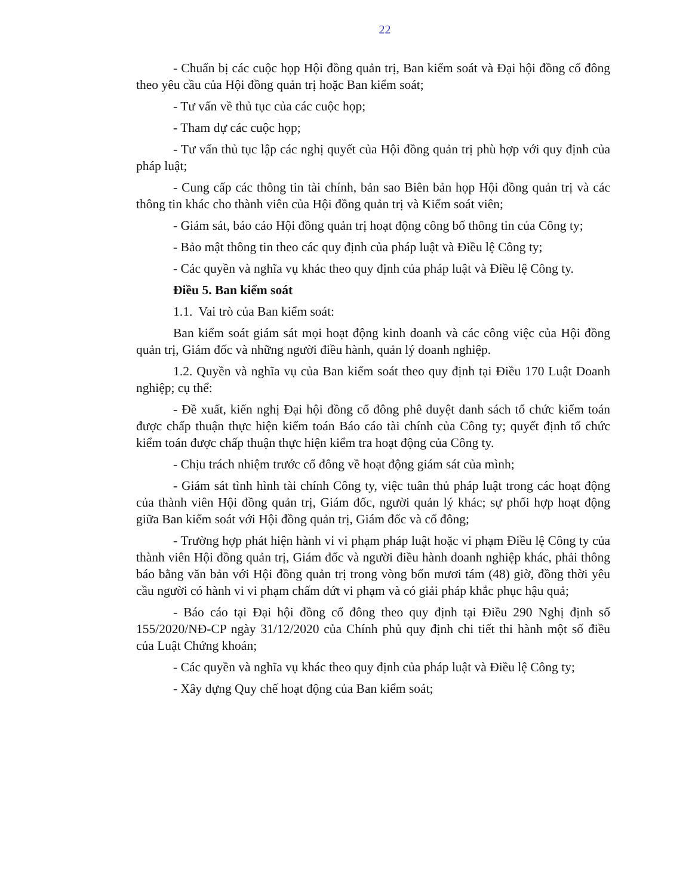22
- Chuẩn bị các cuộc họp Hội đồng quản trị, Ban kiểm soát và Đại hội đồng cổ đông theo yêu cầu của Hội đồng quản trị hoặc Ban kiểm soát;
- Tư vấn về thủ tục của các cuộc họp;
- Tham dự các cuộc họp;
- Tư vấn thủ tục lập các nghị quyết của Hội đồng quản trị phù hợp với quy định của pháp luật;
- Cung cấp các thông tin tài chính, bản sao Biên bản họp Hội đồng quản trị và các thông tin khác cho thành viên của Hội đồng quản trị và Kiểm soát viên;
- Giám sát, báo cáo Hội đồng quản trị hoạt động công bố thông tin của Công ty;
- Bảo mật thông tin theo các quy định của pháp luật và Điều lệ Công ty;
- Các quyền và nghĩa vụ khác theo quy định của pháp luật và Điều lệ Công ty.
Điều 5. Ban kiểm soát
1.1. Vai trò của Ban kiểm soát:
Ban kiểm soát giám sát mọi hoạt động kinh doanh và các công việc của Hội đồng quản trị, Giám đốc và những người điều hành, quản lý doanh nghiệp.
1.2. Quyền và nghĩa vụ của Ban kiểm soát theo quy định tại Điều 170 Luật Doanh nghiệp; cụ thể:
- Đề xuất, kiến nghị Đại hội đồng cổ đông phê duyệt danh sách tổ chức kiểm toán được chấp thuận thực hiện kiểm toán Báo cáo tài chính của Công ty; quyết định tổ chức kiểm toán được chấp thuận thực hiện kiểm tra hoạt động của Công ty.
- Chịu trách nhiệm trước cổ đông về hoạt động giám sát của mình;
- Giám sát tình hình tài chính Công ty, việc tuân thủ pháp luật trong các hoạt động của thành viên Hội đồng quản trị, Giám đốc, người quản lý khác; sự phối hợp hoạt động giữa Ban kiểm soát với Hội đồng quản trị, Giám đốc và cổ đông;
- Trường hợp phát hiện hành vi vi phạm pháp luật hoặc vi phạm Điều lệ Công ty của thành viên Hội đồng quản trị, Giám đốc và người điều hành doanh nghiệp khác, phải thông báo bằng văn bản với Hội đồng quản trị trong vòng bốn mươi tám (48) giờ, đồng thời yêu cầu người có hành vi vi phạm chấm dứt vi phạm và có giải pháp khắc phục hậu quả;
- Báo cáo tại Đại hội đồng cổ đông theo quy định tại Điều 290 Nghị định số 155/2020/NĐ-CP ngày 31/12/2020 của Chính phủ quy định chi tiết thi hành một số điều của Luật Chứng khoán;
- Các quyền và nghĩa vụ khác theo quy định của pháp luật và Điều lệ Công ty;
- Xây dựng Quy chế hoạt động của Ban kiểm soát;